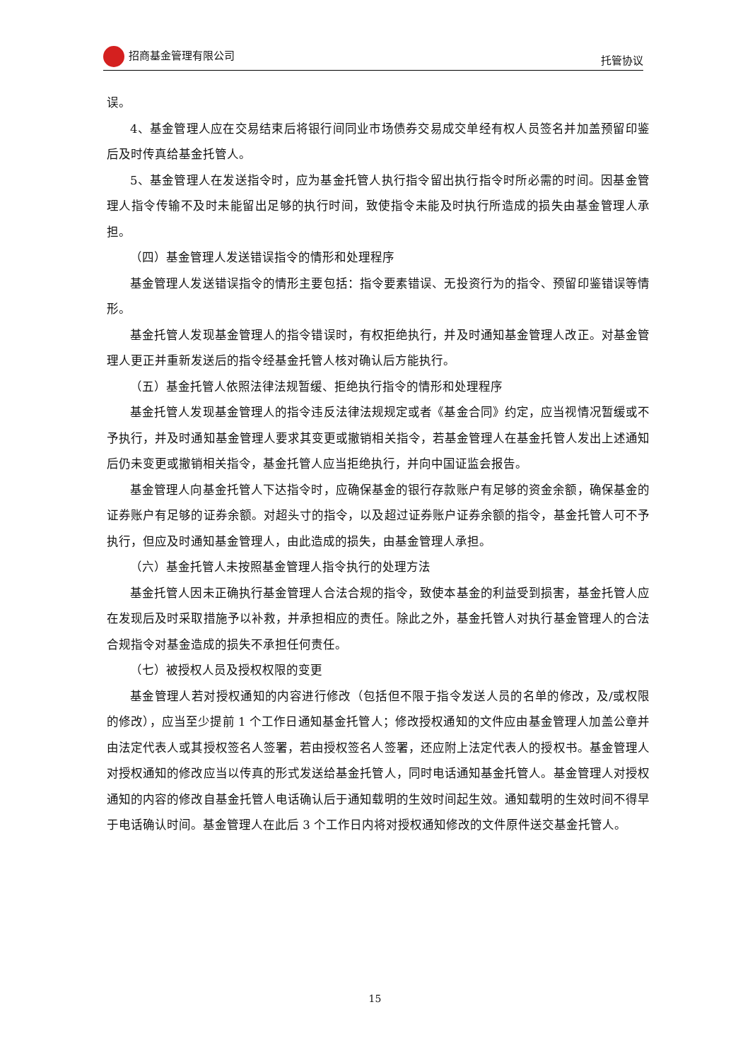招商基金管理有限公司 托管协议
误。
4、基金管理人应在交易结束后将银行间同业市场债券交易成交单经有权人员签名并加盖预留印鉴后及时传真给基金托管人。
5、基金管理人在发送指令时，应为基金托管人执行指令留出执行指令时所必需的时间。因基金管理人指令传输不及时未能留出足够的执行时间，致使指令未能及时执行所造成的损失由基金管理人承担。
（四）基金管理人发送错误指令的情形和处理程序
基金管理人发送错误指令的情形主要包括：指令要素错误、无投资行为的指令、预留印鉴错误等情形。
基金托管人发现基金管理人的指令错误时，有权拒绝执行，并及时通知基金管理人改正。对基金管理人更正并重新发送后的指令经基金托管人核对确认后方能执行。
（五）基金托管人依照法律法规暂缓、拒绝执行指令的情形和处理程序
基金托管人发现基金管理人的指令违反法律法规规定或者《基金合同》约定，应当视情况暂缓或不予执行，并及时通知基金管理人要求其变更或撤销相关指令，若基金管理人在基金托管人发出上述通知后仍未变更或撤销相关指令，基金托管人应当拒绝执行，并向中国证监会报告。
基金管理人向基金托管人下达指令时，应确保基金的银行存款账户有足够的资金余额，确保基金的证券账户有足够的证券余额。对超头寸的指令，以及超过证券账户证券余额的指令，基金托管人可不予执行，但应及时通知基金管理人，由此造成的损失，由基金管理人承担。
（六）基金托管人未按照基金管理人指令执行的处理方法
基金托管人因未正确执行基金管理人合法合规的指令，致使本基金的利益受到损害，基金托管人应在发现后及时采取措施予以补救，并承担相应的责任。除此之外，基金托管人对执行基金管理人的合法合规指令对基金造成的损失不承担任何责任。
（七）被授权人员及授权权限的变更
基金管理人若对授权通知的内容进行修改（包括但不限于指令发送人员的名单的修改，及/或权限的修改），应当至少提前 1 个工作日通知基金托管人；修改授权通知的文件应由基金管理人加盖公章并由法定代表人或其授权签名人签署，若由授权签名人签署，还应附上法定代表人的授权书。基金管理人对授权通知的修改应当以传真的形式发送给基金托管人，同时电话通知基金托管人。基金管理人对授权通知的内容的修改自基金托管人电话确认后于通知载明的生效时间起生效。通知载明的生效时间不得早于电话确认时间。基金管理人在此后 3 个工作日内将对授权通知修改的文件原件送交基金托管人。
15